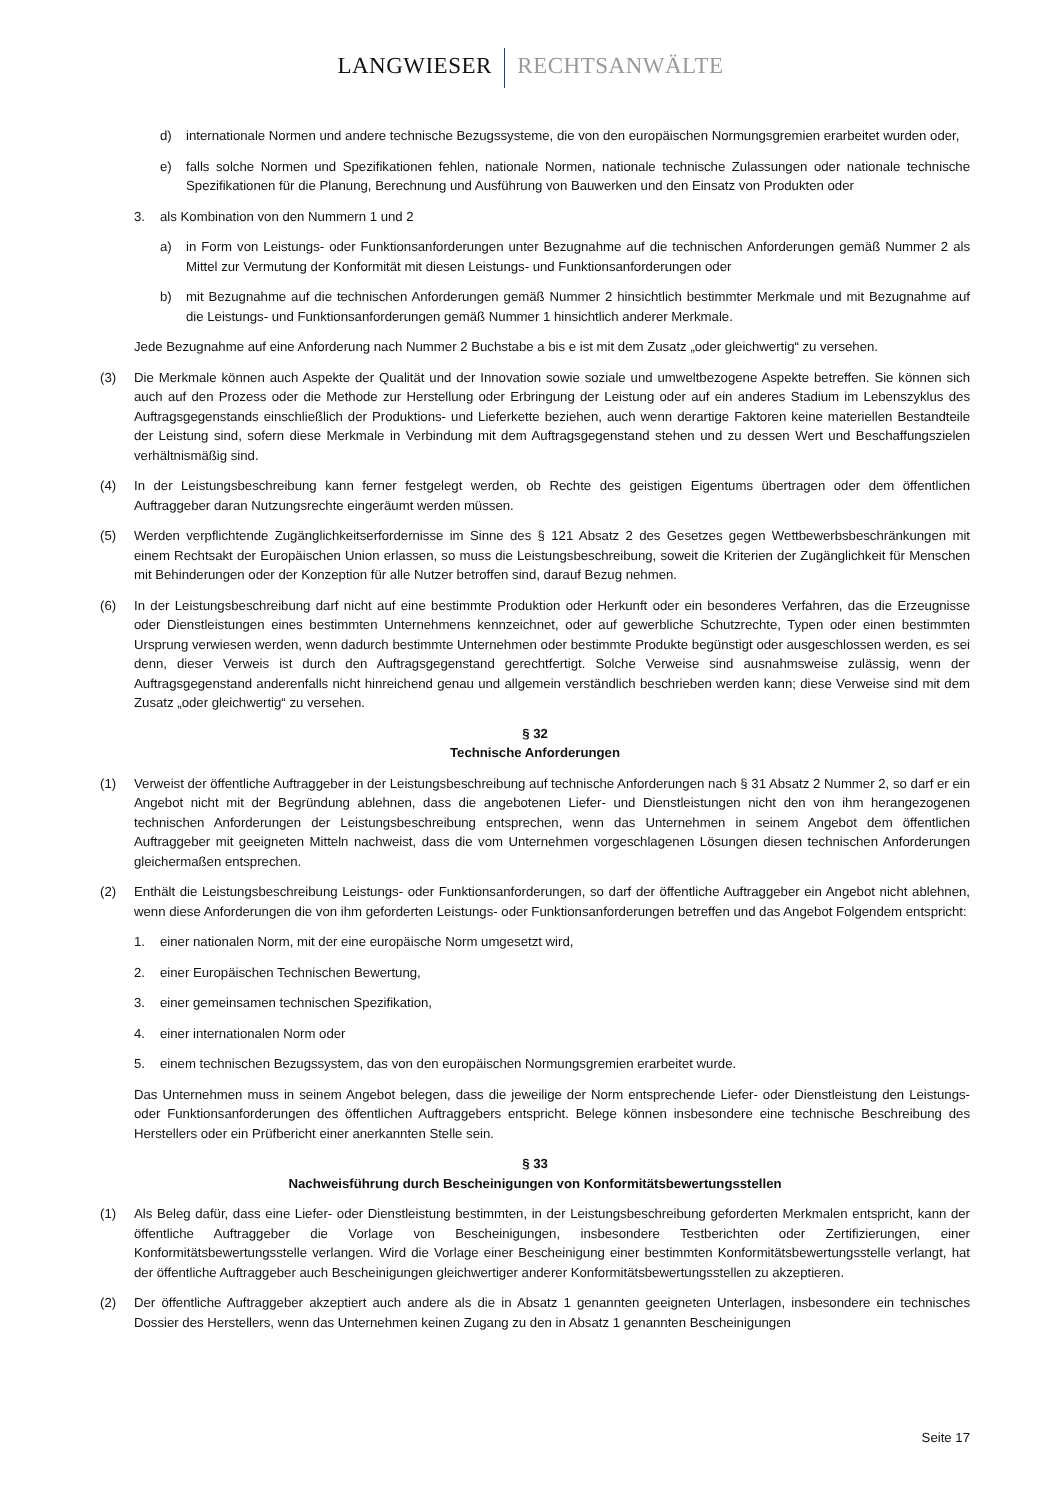LANGWIESER RECHTSANWÄLTE
d) internationale Normen und andere technische Bezugssysteme, die von den europäischen Normungsgremien erarbeitet wurden oder,
e) falls solche Normen und Spezifikationen fehlen, nationale Normen, nationale technische Zulassungen oder nationale technische Spezifikationen für die Planung, Berechnung und Ausführung von Bauwerken und den Einsatz von Produkten oder
3. als Kombination von den Nummern 1 und 2
a) in Form von Leistungs- oder Funktionsanforderungen unter Bezugnahme auf die technischen Anforderungen gemäß Nummer 2 als Mittel zur Vermutung der Konformität mit diesen Leistungs- und Funktionsanforderungen oder
b) mit Bezugnahme auf die technischen Anforderungen gemäß Nummer 2 hinsichtlich bestimmter Merkmale und mit Bezugnahme auf die Leistungs- und Funktionsanforderungen gemäß Nummer 1 hinsichtlich anderer Merkmale.
Jede Bezugnahme auf eine Anforderung nach Nummer 2 Buchstabe a bis e ist mit dem Zusatz „oder gleichwertig“ zu versehen.
(3) Die Merkmale können auch Aspekte der Qualität und der Innovation sowie soziale und umweltbezogene Aspekte betreffen. Sie können sich auch auf den Prozess oder die Methode zur Herstellung oder Erbringung der Leistung oder auf ein anderes Stadium im Lebenszyklus des Auftragsgegenstands einschließlich der Produktions- und Lieferkette beziehen, auch wenn derartige Faktoren keine materiellen Bestandteile der Leistung sind, sofern diese Merkmale in Verbindung mit dem Auftragsgegenstand stehen und zu dessen Wert und Beschaffungszielen verhältnismäßig sind.
(4) In der Leistungsbeschreibung kann ferner festgelegt werden, ob Rechte des geistigen Eigentums übertragen oder dem öffentlichen Auftraggeber daran Nutzungsrechte eingeräumt werden müssen.
(5) Werden verpflichtende Zugänglichkeitserfordernisse im Sinne des § 121 Absatz 2 des Gesetzes gegen Wettbewerbsbeschränkungen mit einem Rechtsakt der Europäischen Union erlassen, so muss die Leistungsbeschreibung, soweit die Kriterien der Zugänglichkeit für Menschen mit Behinderungen oder der Konzeption für alle Nutzer betroffen sind, darauf Bezug nehmen.
(6) In der Leistungsbeschreibung darf nicht auf eine bestimmte Produktion oder Herkunft oder ein besonderes Verfahren, das die Erzeugnisse oder Dienstleistungen eines bestimmten Unternehmens kennzeichnet, oder auf gewerbliche Schutzrechte, Typen oder einen bestimmten Ursprung verwiesen werden, wenn dadurch bestimmte Unternehmen oder bestimmte Produkte begünstigt oder ausgeschlossen werden, es sei denn, dieser Verweis ist durch den Auftragsgegenstand gerechtfertigt. Solche Verweise sind ausnahmsweise zulässig, wenn der Auftragsgegenstand anderenfalls nicht hinreichend genau und allgemein verständlich beschrieben werden kann; diese Verweise sind mit dem Zusatz „oder gleichwertig“ zu versehen.
§ 32
Technische Anforderungen
(1) Verweist der öffentliche Auftraggeber in der Leistungsbeschreibung auf technische Anforderungen nach § 31 Absatz 2 Nummer 2, so darf er ein Angebot nicht mit der Begründung ablehnen, dass die angebotenen Liefer- und Dienstleistungen nicht den von ihm herangezogenen technischen Anforderungen der Leistungsbeschreibung entsprechen, wenn das Unternehmen in seinem Angebot dem öffentlichen Auftraggeber mit geeigneten Mitteln nachweist, dass die vom Unternehmen vorgeschlagenen Lösungen diesen technischen Anforderungen gleichermaßen entsprechen.
(2) Enthält die Leistungsbeschreibung Leistungs- oder Funktionsanforderungen, so darf der öffentliche Auftraggeber ein Angebot nicht ablehnen, wenn diese Anforderungen die von ihm geforderten Leistungs- oder Funktionsanforderungen betreffen und das Angebot Folgendem entspricht:
1. einer nationalen Norm, mit der eine europäische Norm umgesetzt wird,
2. einer Europäischen Technischen Bewertung,
3. einer gemeinsamen technischen Spezifikation,
4. einer internationalen Norm oder
5. einem technischen Bezugssystem, das von den europäischen Normungsgremien erarbeitet wurde.
Das Unternehmen muss in seinem Angebot belegen, dass die jeweilige der Norm entsprechende Liefer- oder Dienstleistung den Leistungs- oder Funktionsanforderungen des öffentlichen Auftraggebers entspricht. Belege können insbesondere eine technische Beschreibung des Herstellers oder ein Prüfbericht einer anerkannten Stelle sein.
§ 33
Nachweisführung durch Bescheinigungen von Konformitätsbewertungsstellen
(1) Als Beleg dafür, dass eine Liefer- oder Dienstleistung bestimmten, in der Leistungsbeschreibung geforderten Merkmalen entspricht, kann der öffentliche Auftraggeber die Vorlage von Bescheinigungen, insbesondere Testberichten oder Zertifizierungen, einer Konformitätsbewertungsstelle verlangen. Wird die Vorlage einer Bescheinigung einer bestimmten Konformitätsbewertungsstelle verlangt, hat der öffentliche Auftraggeber auch Bescheinigungen gleichwertiger anderer Konformitätsbewertungsstellen zu akzeptieren.
(2) Der öffentliche Auftraggeber akzeptiert auch andere als die in Absatz 1 genannten geeigneten Unterlagen, insbesondere ein technisches Dossier des Herstellers, wenn das Unternehmen keinen Zugang zu den in Absatz 1 genannten Bescheinigungen
Seite 17